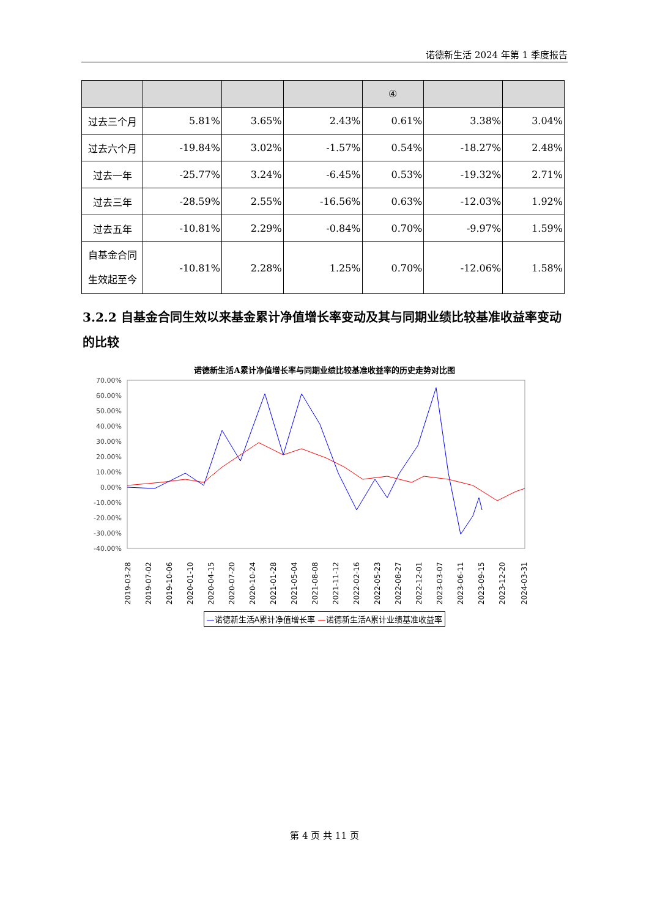诺德新生活 2024 年第 1 季度报告
| | | | | ④ | | |
| --- | --- | --- | --- | --- | --- | --- |
| 过去三个月 | 5.81% | 3.65% | 2.43% | 0.61% | 3.38% | 3.04% |
| 过去六个月 | -19.84% | 3.02% | -1.57% | 0.54% | -18.27% | 2.48% |
| 过去一年 | -25.77% | 3.24% | -6.45% | 0.53% | -19.32% | 2.71% |
| 过去三年 | -28.59% | 2.55% | -16.56% | 0.63% | -12.03% | 1.92% |
| 过去五年 | -10.81% | 2.29% | -0.84% | 0.70% | -9.97% | 1.59% |
| 自基金合同 生效起至今 | -10.81% | 2.28% | 1.25% | 0.70% | -12.06% | 1.58% |
3.2.2 自基金合同生效以来基金累计净值增长率变动及其与同期业绩比较基准收益率变动的比较
诺德新生活A累计净值增长率与同期业绩比较基准收益率的历史走势对比图
70.00%
60.00%
50.00%
40.00%
30.00%
20.00%
10.00%
0.00%
-10.00%
-20.00%
-30.00%
-40.00%
2019-03-28
2019-07-02
2019-10-06
2020-01-10
2020-04-15
2020-07-20
2020-10-24
2021-01-28
2021-05-04
2021-08-08
2021-11-12
2022-02-16
2022-05-23
2022-08-27
2022-12-01
2023-03-07
2023-06-11
2023-09-15
2023-12-20
2024-03-31
—诺德新生活A累计净值增长率 —诺德新生活A累计业绩基准收益率
第 4 页 共 11 页